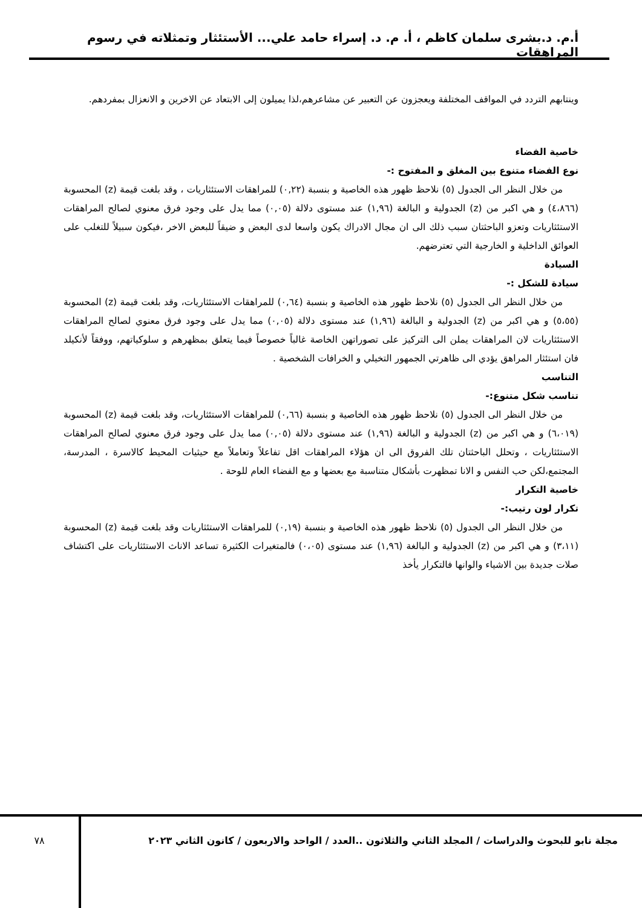أ.م. د.بشرى سلمان كاظم ، أ. م. د. إسراء حامد علي... الأستئثار وتمثلاته في رسوم المراهقات
وينتابهم التردد في المواقف المختلفة ويعجزون عن التعبير عن مشاعرهم،لذا يميلون إلى الابتعاد عن الاخرين و الانعزال بمفردهم.
خاصية الفضاء
نوع الفضاء متنوع بين المغلق و المفتوح :-
من خلال النظر الى الجدول (٥) نلاحظ ظهور هذه الخاصية و بنسبة (٠,٢٢) للمراهقات الاستئثاريات ، وقد بلغت قيمة (z) المحسوبة (٤،٨٦٦) و هي اكبر من (z) الجدولية و البالغة (١,٩٦) عند مستوى دلالة (٠,٠٥) مما يدل على وجود فرق معنوي لصالح المراهقات الاستئثاريات وتعزو الباحثتان سبب ذلك الى ان مجال الادراك يكون واسعا لدى البعض و ضيقاً للبعض الاخر ،فيكون سبيلاً للتغلب على العوائق الداخلية و الخارجية التي تعترضهم.
السيادة
سيادة للشكل :-
من خلال النظر الى الجدول (٥) نلاحظ ظهور هذه الخاصية و بنسبة (٠,٦٤) للمراهقات الاستئثاريات، وقد بلغت قيمة (z) المحسوبة (٥،٥٥) و هي اكبر من (z) الجدولية و البالغة (١,٩٦) عند مستوى دلالة (٠,٠٥) مما يدل على وجود فرق معنوي لصالح المراهقات الاستئثاريات لان المراهقات يملن الى التركيز على تصوراتهن الخاصة غالباً خصوصاً فيما يتعلق بمظهرهم و سلوكياتهم، ووفقاً لأنكيلد فان استئثار المراهق يؤدي الى ظاهرتي الجمهور التخيلي و الخرافات الشخصية .
التناسب
تناسب شكل متنوع:-
من خلال النظر الى الجدول (٥) نلاحظ ظهور هذه الخاصية و بنسبة (٠,٦٦) للمراهقات الاستئثاريات، وقد بلغت قيمة (z) المحسوبة (٦،٠١٩) و هي اكبر من (z) الجدولية و البالغة (١,٩٦) عند مستوى دلالة (٠,٠٥) مما يدل على وجود فرق معنوي لصالح المراهقات الاستئثاريات ، وتحلل الباحثتان تلك الفروق الى ان هؤلاء المراهقات اقل تفاعلاً وتعاملاً مع حيثيات المحيط كالاسرة ، المدرسة، المجتمع،لكن حب النفس و الانا تمظهرت بأشكال متناسبة مع بعضها و مع الفضاء العام للوحة .
خاصية التكرار
تكرار لون رتيب:-
من خلال النظر الى الجدول (٥) نلاحظ ظهور هذه الخاصية و بنسبة (٠,١٩) للمراهقات الاستئثاريات وقد بلغت قيمة (z) المحسوبة (٣،١١) و هي اكبر من (z) الجدولية و البالغة (١,٩٦) عند مستوى (٠،٠٥) فالمتغيرات الكثيرة تساعد الاناث الاستئثاريات على اكتشاف صلات جديدة بين الاشياء والوانها فالتكرار يأخذ
مجلة نابو للبحوث والدراسات / المجلد الثاني والثلاثون ..العدد / الواحد والاربعون / كانون الثاني ٢٠٢٣
٧٨